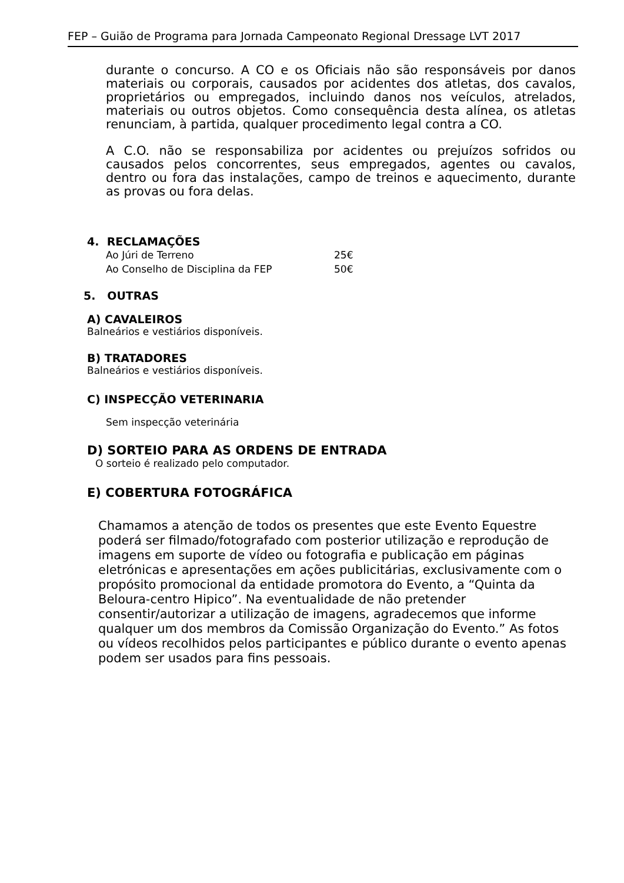FEP – Guião de Programa para Jornada Campeonato Regional Dressage LVT 2017
durante o concurso. A CO e os Oficiais não são responsáveis por danos materiais ou corporais, causados por acidentes dos atletas, dos cavalos, proprietários ou empregados, incluindo danos nos veículos, atrelados, materiais ou outros objetos. Como consequência desta alínea, os atletas renunciam, à partida, qualquer procedimento legal contra a CO.
A C.O. não se responsabiliza por acidentes ou prejuízos sofridos ou causados pelos concorrentes, seus empregados, agentes ou cavalos, dentro ou fora das instalações, campo de treinos e aquecimento, durante as provas ou fora delas.
4. RECLAMAÇÕES
Ao Júri de Terreno 25€
Ao Conselho de Disciplina da FEP 50€
5. OUTRAS
A) CAVALEIROS
Balneários e vestiários disponíveis.
B) TRATADORES
Balneários e vestiários disponíveis.
C) INSPECÇÃO VETERINARIA
Sem inspecção veterinária
D) SORTEIO PARA AS ORDENS DE ENTRADA
O sorteio é realizado pelo computador.
E) COBERTURA FOTOGRÁFICA
Chamamos a atenção de todos os presentes que este Evento Equestre poderá ser filmado/fotografado com posterior utilização e reprodução de imagens em suporte de vídeo ou fotografia e publicação em páginas eletrónicas e apresentações em ações publicitárias, exclusivamente com o propósito promocional da entidade promotora do Evento, a “Quinta da Beloura-centro Hipico”. Na eventualidade de não pretender consentir/autorizar a utilização de imagens, agradecemos que informe qualquer um dos membros da Comissão Organização do Evento.” As fotos ou vídeos recolhidos pelos participantes e público durante o evento apenas podem ser usados para fins pessoais.